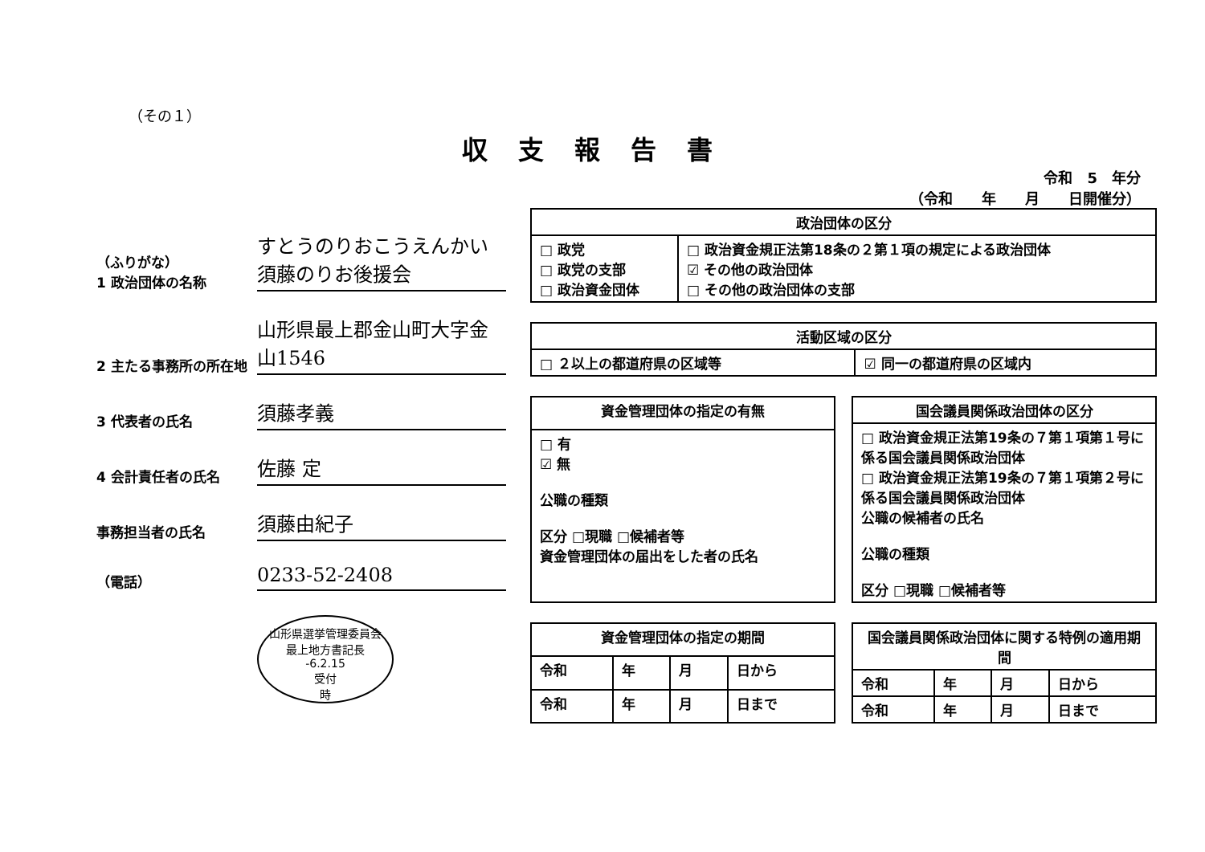（その１）
収支報告書
令和　5　年分
（令和　　年　　月　　日開催分）
（ふりがな）
1 政治団体の名称
すとうのりおこうえんかい
須藤のりお後援会
2 主たる事務所の所在地
山形県最上郡金山町大字金山1546
3 代表者の氏名
須藤孝義
4 会計責任者の氏名
佐藤 定
事務担当者の氏名
須藤由紀子
（電話）
0233-52-2408
山形県選挙管理委員会
最上地方書記長
-6.2.15
受付
時
| 政治団体の区分 | |
| --- | --- |
| □ 政党 □ 政党の支部 □ 政治資金団体 | □ 政治資金規正法第18条の２第１項の規定による政治団体 ☑ その他の政治団体 □ その他の政治団体の支部 |
| 活動区域の区分 | |
| --- | --- |
| □ ２以上の都道府県の区域等 | ☑ 同一の都道府県の区域内 |
| 資金管理団体の指定の有無 |
| --- |
| □ 有 ☑ 無 公職の種類 区分 □現職 □候補者等 資金管理団体の届出をした者の氏名 |
| 国会議員関係政治団体の区分 |
| --- |
| □ 政治資金規正法第19条の７第１項第１号に係る国会議員関係政治団体 □ 政治資金規正法第19条の７第１項第２号に係る国会議員関係政治団体 公職の候補者の氏名 公職の種類 区分 □現職 □候補者等 |
| 資金管理団体の指定の期間 | | | |
| --- | --- | --- | --- |
| 令和 | 年 | 月 | 日から |
| 令和 | 年 | 月 | 日まで |
| 国会議員関係政治団体に関する特例の適用期間 | | | |
| --- | --- | --- | --- |
| 令和 | 年 | 月 | 日から |
| 令和 | 年 | 月 | 日まで |